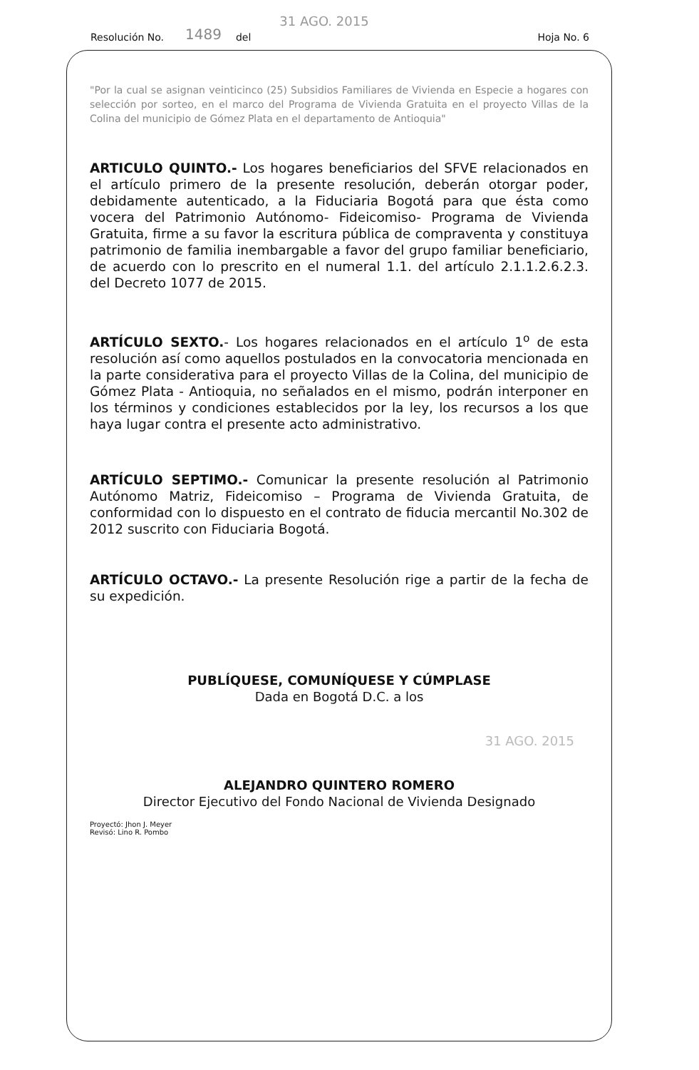Resolución No. 1489 del 31 AGO. 2015 Hoja No. 6
"Por la cual se asignan veinticinco (25) Subsidios Familiares de Vivienda en Especie a hogares con selección por sorteo, en el marco del Programa de Vivienda Gratuita en el proyecto Villas de la Colina del municipio de Gómez Plata en el departamento de Antioquia"
ARTICULO QUINTO.- Los hogares beneficiarios del SFVE relacionados en el artículo primero de la presente resolución, deberán otorgar poder, debidamente autenticado, a la Fiduciaria Bogotá para que ésta como vocera del Patrimonio Autónomo- Fideicomiso- Programa de Vivienda Gratuita, firme a su favor la escritura pública de compraventa y constituya patrimonio de familia inembargable a favor del grupo familiar beneficiario, de acuerdo con lo prescrito en el numeral 1.1. del artículo 2.1.1.2.6.2.3. del Decreto 1077 de 2015.
ARTÍCULO SEXTO.- Los hogares relacionados en el artículo 1<sup>o</sup> de esta resolución así como aquellos postulados en la convocatoria mencionada en la parte considerativa para el proyecto Villas de la Colina, del municipio de Gómez Plata - Antioquia, no señalados en el mismo, podrán interponer en los términos y condiciones establecidos por la ley, los recursos a los que haya lugar contra el presente acto administrativo.
ARTÍCULO SEPTIMO.- Comunicar la presente resolución al Patrimonio Autónomo Matriz, Fideicomiso – Programa de Vivienda Gratuita, de conformidad con lo dispuesto en el contrato de fiducia mercantil No.302 de 2012 suscrito con Fiduciaria Bogotá.
ARTÍCULO OCTAVO.- La presente Resolución rige a partir de la fecha de su expedición.
PUBLÍQUESE, COMUNÍQUESE Y CÚMPLASE
Dada en Bogotá D.C. a los
31 AGO. 2015
ALEJANDRO QUINTERO ROMERO
Director Ejecutivo del Fondo Nacional de Vivienda Designado
Proyectó: Jhon J. Meyer
Revisó: Lino R. Pombo